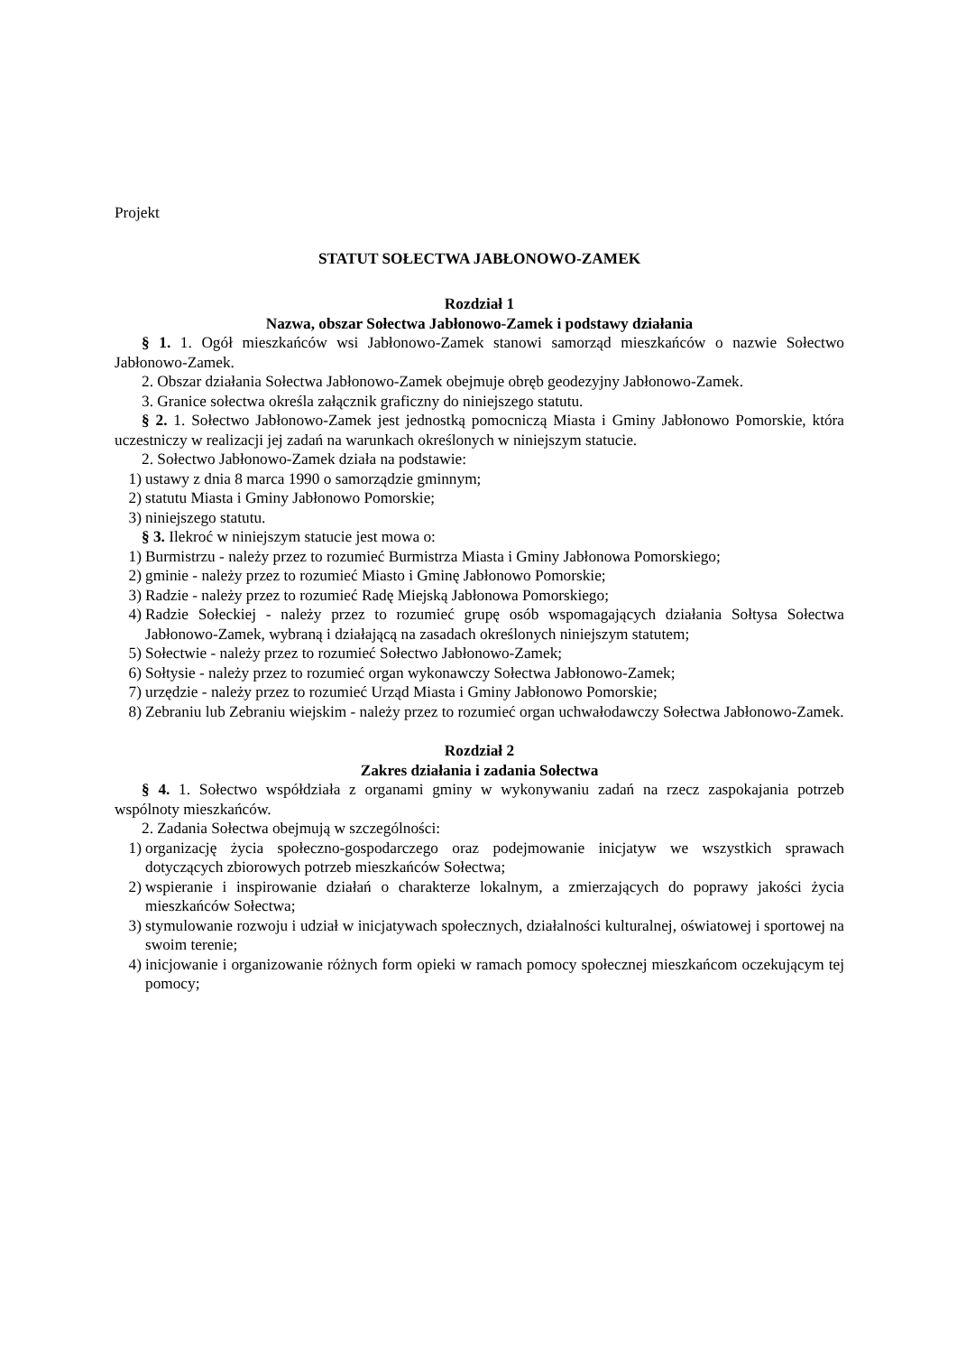Projekt
STATUT SOŁECTWA JABŁONOWO-ZAMEK
Rozdział 1
Nazwa, obszar Sołectwa Jabłonowo-Zamek i podstawy działania
§ 1. 1. Ogół mieszkańców wsi Jabłonowo-Zamek stanowi samorząd mieszkańców o nazwie Sołectwo Jabłonowo-Zamek.
2. Obszar działania Sołectwa Jabłonowo-Zamek obejmuje obręb geodezyjny Jabłonowo-Zamek.
3. Granice sołectwa określa załącznik graficzny do niniejszego statutu.
§ 2. 1. Sołectwo Jabłonowo-Zamek jest jednostką pomocniczą Miasta i Gminy Jabłonowo Pomorskie, która uczestniczy w realizacji jej zadań na warunkach określonych w niniejszym statucie.
2. Sołectwo Jabłonowo-Zamek działa na podstawie:
1) ustawy z dnia 8 marca 1990 o samorządzie gminnym;
2) statutu Miasta i Gminy Jabłonowo Pomorskie;
3) niniejszego statutu.
§ 3. Ilekroć w niniejszym statucie jest mowa o:
1) Burmistrzu - należy przez to rozumieć Burmistrza Miasta i Gminy Jabłonowa Pomorskiego;
2) gminie - należy przez to rozumieć Miasto i Gminę Jabłonowo Pomorskie;
3) Radzie - należy przez to rozumieć Radę Miejską Jabłonowa Pomorskiego;
4) Radzie Sołeckiej - należy przez to rozumieć grupę osób wspomagających działania Sołtysa Sołectwa Jabłonowo-Zamek, wybraną i działającą na zasadach określonych niniejszym statutem;
5) Sołectwie - należy przez to rozumieć Sołectwo Jabłonowo-Zamek;
6) Sołtysie - należy przez to rozumieć organ wykonawczy Sołectwa Jabłonowo-Zamek;
7) urzędzie - należy przez to rozumieć Urząd Miasta i Gminy Jabłonowo Pomorskie;
8) Zebraniu lub Zebraniu wiejskim - należy przez to rozumieć organ uchwałodawczy Sołectwa Jabłonowo-Zamek.
Rozdział 2
Zakres działania i zadania Sołectwa
§ 4. 1. Sołectwo współdziała z organami gminy w wykonywaniu zadań na rzecz zaspokajania potrzeb wspólnoty mieszkańców.
2. Zadania Sołectwa obejmują w szczególności:
1) organizację życia społeczno-gospodarczego oraz podejmowanie inicjatyw we wszystkich sprawach dotyczących zbiorowych potrzeb mieszkańców Sołectwa;
2) wspieranie i inspirowanie działań o charakterze lokalnym, a zmierzających do poprawy jakości życia mieszkańców Sołectwa;
3) stymulowanie rozwoju i udział w inicjatywach społecznych, działalności kulturalnej, oświatowej i sportowej na swoim terenie;
4) inicjowanie i organizowanie różnych form opieki w ramach pomocy społecznej mieszkańcom oczekującym tej pomocy;